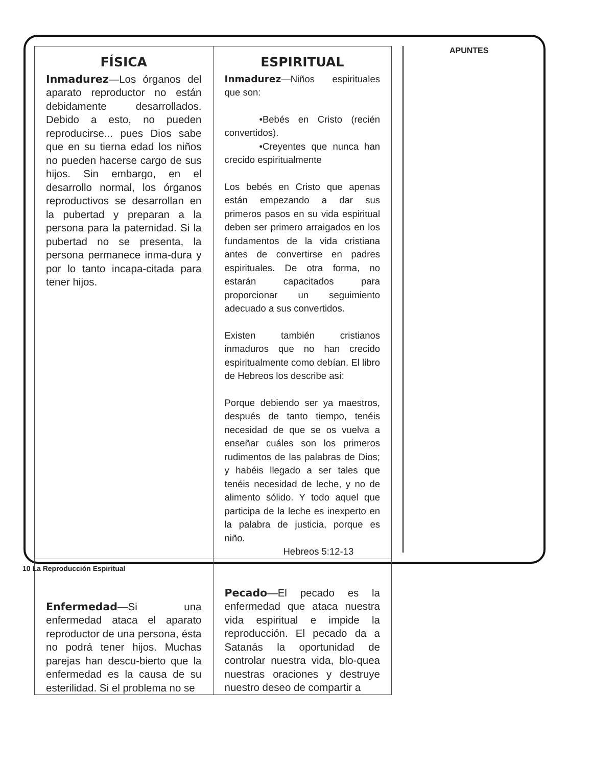| FÍSICA | ESPIRITUAL |
| Inmadurez —Los órganos del aparato reproductor no están debidamente desarrollados. Debido a esto, no pueden reproducirse... pues Dios sabe que en su tierna edad los niños no pueden hacerse cargo de sus hijos. Sin embargo, en el desarrollo normal, los órganos reproductivos se desarrollan en la pubertad y preparan a la persona para la paternidad. Si la pubertad no se presenta, la persona permanece inma-dura y por lo tanto incapa-citada para tener hijos. | Inmadurez —Niños espirituales que son: •Bebés en Cristo (recién convertidos). •Creyentes que nunca han crecido espiritualmente Los bebés en Cristo que apenas están empezando a dar sus primeros pasos en su vida espiritual deben ser primero arraigados en los fundamentos de la vida cristiana antes de convertirse en padres espirituales. De otra forma, no estarán capacitados para proporcionar un seguimiento adecuado a sus convertidos. Existen también cristianos inmaduros que no han crecido espiritualmente como debían. El libro de Hebreos los describe así: Porque debiendo ser ya maestros, después de tanto tiempo, tenéis necesidad de que se os vuelva a enseñar cuáles son los primeros rudimentos de las palabras de Dios; y habéis llegado a ser tales que tenéis necesidad de leche, y no de alimento sólido. Y todo aquel que participa de la leche es inexperto en la palabra de justicia, porque es niño. Hebreos 5:12-13 |
| Enfermedad —Si una enfermedad ataca el aparato reproductor de una persona, ésta no podrá tener hijos. Muchas parejas han descu-bierto que la enfermedad es la causa de su esterilidad. Si el problema no se | Pecado —El pecado es la enfermedad que ataca nuestra vida espiritual e impide la reproducción. El pecado da a Satanás la oportunidad de controlar nuestra vida, blo-quea nuestras oraciones y destruye nuestro deseo de compartir a |
APUNTES
10 La Reproducción Espiritual